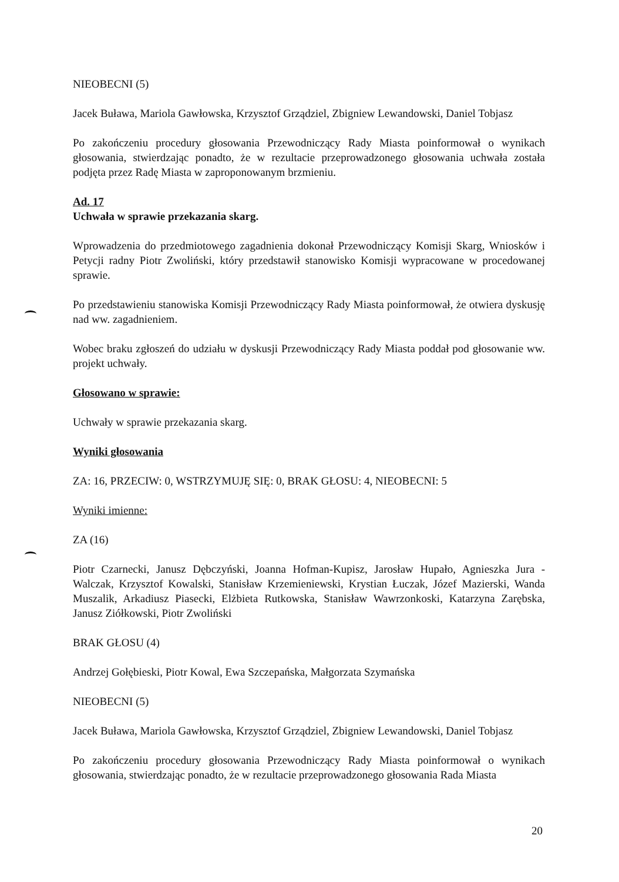NIEOBECNI (5)
Jacek Buława, Mariola Gawłowska, Krzysztof Grządziel, Zbigniew Lewandowski, Daniel Tobjasz
Po zakończeniu procedury głosowania Przewodniczący Rady Miasta poinformował o wynikach głosowania, stwierdzając ponadto, że w rezultacie przeprowadzonego głosowania uchwała została podjęta przez Radę Miasta w zaproponowanym brzmieniu.
Ad. 17
Uchwała w sprawie przekazania skarg.
Wprowadzenia do przedmiotowego zagadnienia dokonał Przewodniczący Komisji Skarg, Wniosków i Petycji radny Piotr Zwoliński, który przedstawił stanowisko Komisji wypracowane w procedowanej sprawie.
Po przedstawieniu stanowiska Komisji Przewodniczący Rady Miasta poinformował, że otwiera dyskusję nad ww. zagadnieniem.
Wobec braku zgłoszeń do udziału w dyskusji Przewodniczący Rady Miasta poddał pod głosowanie ww. projekt uchwały.
Głosowano w sprawie:
Uchwały w sprawie przekazania skarg.
Wyniki głosowania
ZA: 16, PRZECIW: 0, WSTRZYMUJĘ SIĘ: 0, BRAK GŁOSU: 4, NIEOBECNI: 5
Wyniki imienne:
ZA (16)
Piotr Czarnecki, Janusz Dębczyński, Joanna Hofman-Kupisz, Jarosław Hupało, Agnieszka Jura - Walczak, Krzysztof Kowalski, Stanisław Krzemieniewski, Krystian Łuczak, Józef Mazierski, Wanda Muszalik, Arkadiusz Piasecki, Elżbieta Rutkowska, Stanisław Wawrzonkoski, Katarzyna Zarębska, Janusz Ziółkowski, Piotr Zwoliński
BRAK GŁOSU (4)
Andrzej Gołębieski, Piotr Kowal, Ewa Szczepańska, Małgorzata Szymańska
NIEOBECNI (5)
Jacek Buława, Mariola Gawłowska, Krzysztof Grządziel, Zbigniew Lewandowski, Daniel Tobjasz
Po zakończeniu procedury głosowania Przewodniczący Rady Miasta poinformował o wynikach głosowania, stwierdzając ponadto, że w rezultacie przeprowadzonego głosowania Rada Miasta
20